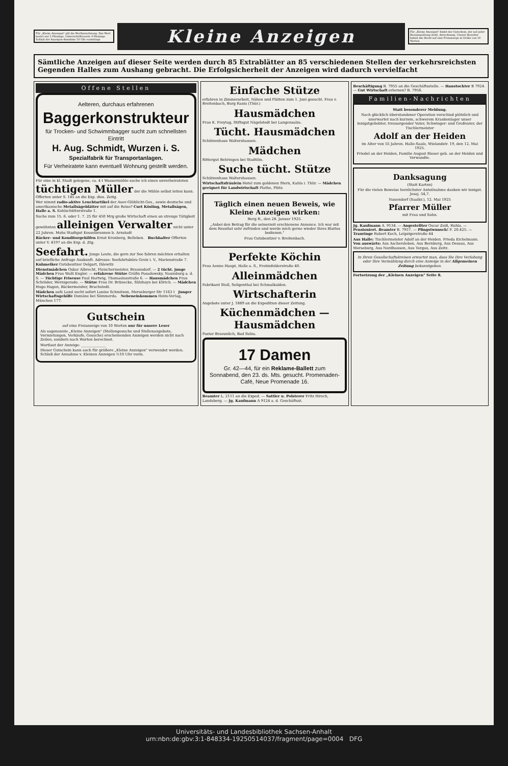Für „Kleine Anzeigen" gilt die Wortberechnung. Das Wort kostet nur 2 Pfennige, Ueberschriftsworte 4 Pfennige. Schluß der Anzeigen-Annahme 10 Uhr vormittags
Kleine Anzeigen
Für „Kleine Anzeigen" findet der Gutschein, der auf jeder Bezugsquittung steht, Anrechnung. Unsere Bezieher haben das Recht auf eine Freianzeige in Größe von 10 Worten.
Sämtliche Anzeigen auf dieser Seite werden durch 85 Extrablätter an 85 verschiedenen Stellen der verkehrsreichsten Gegenden Halles zum Aushang gebracht. Die Erfolgsicherheit der Anzeigen wird dadurch vervielfacht
Offene Stellen
Aelteren, durchaus erfahrenen
Baggerkonstrukteur
für Trocken- und Schwimmbagger sucht zum schnellsten Eintritt
H. Aug. Schmidt, Wurzen i. S.
Spezialfabrik für Transportanlagen.
Für Verheiratete kann eventuell Wohnung gestellt werden.
Für eine in kl. Stadt gelegene, ca. 4 t Wassermühle suche ich einen unverheirateten tüchtigen Müller der die Mühle selbst leiten kann. Offerten unter S. 185 an die Exp. dies. Zeitg.
Wer nimmt radio-aktive Leuchtartikel der Auer-Glühlicht-Ges., sowie deutsche und amerikanische Metallsägeblätter mit auf die Reise? Curt Kösling, Metallsägen, Halle a. S. Kohlschütterstraße 1.
Suche zum 15. 6. oder 1. 7. 25 für 450 Mrg große Wirtschaft einen an strenge Tätigkeit gewöhnten alleinigen Verwalter nicht unter 22 Jahren. Mohs Stadtgut Kesselbrunnen b. Arnstadt
Bäcker- und Konditorgehilfen Ernst Kronberg, Belleben. Buchhalter Offerten unter V. 4197 an die Exp. d. Ztg.
Seefahrt. Junge Leute, die gern zur See fahren möchten erhalten auf briefliche Anfrage Auskunft. Adresse: Seefahrtsbüro Greiz i. V., Marienstraße 7. Kuhmelker Gutsbesitzer Delgart, Ihlewitz
Dienstmädchen Oskar Albrecht, Fleischermeister, Braunsdorf. — 2 tücht. junge Mädchen Frau Walli Engler. — erfahrene Stütze Gräfin Posadowsky, Naumburg a. d. S. — Tüchtige Friseuse Paul Hartwig, Thomasiusstraße 6. — Hausmädchen Frau Schröder, Wernigerode. — Stütze Frau Dr. Brünecke, Sülzhayn bei Ellrich. — Mädchen Hugo Hagen, Bäckermeister, Brachstedt.
Mädchen aufs Land sucht sofort Louise Schmitsun, Merseburger Str 1163 I Junger Wirtschaftsgehilfe Domäne bei Sömmerda. Nebeneinkommen Heim-Verlag, München 177.
Gutschein
auf eine Freianzeige von 10 Worten nur für unsere Leser
Als sogenannte „Kleine Anzeigen" (Stellengesuche und Stellenangebote, Vermietungen, Verkäufe, Gesuche) erscheinenden Anzeigen werden nicht nach Zeilen, sondern nach Worten berechnet.
Wortlaut der Anzeige: ______________
Dieser Gutschein kann auch für größere „Kleine Anzeigen" verwendet werden. Schluß der Annahme v. Kleinen Anzeigen ½10 Uhr vorm.
Einfache Stütze
erfahren in Zimmerarbeit, Nähen und Plätten zum 1. Juni gesucht. Frau v. Breitenbach, Burg Ranis (Thür.)
Hausmädchen
Frau K. Freytag, Stiftsgut Nägelstedt bei Langensalza.
Tücht. Hausmädchen
Schützenhaus Waltershausen.
Mädchen
Rittergut Behringen bei Stadtilm.
Suche tücht. Stütze
Schützenhaus Waltershausen.
Wirtschaftsfräulein Hotel zum goldenen Stern, Kahla i. Thür. — Mädchen geeignet für Landwirtschaft Plathe, Plötz.
Täglich einen neuen Beweis, wie Kleine Anzeigen wirken:
Burg R., den 28. Januar 1925.
„Anbei den Betrag für die seinerzeit erschienene Annonce. Ich war mit dem Resultat sehr zufrieden und werde mich gerne wieder Ihres Blattes bedienen."
Frau Gutsbesitzer v. Breitenbach.
Perfekte Köchin
Frau Aenne Haupt, Halle a. S., Freiimfelderstraße 40.
Alleinmädchen
Fabrikant Stoll, Seligenthal bei Schmalkalden.
Wirtschafterin
Angebote unter J. 1889 an die Expedition dieser Zeitung.
Küchenmädchen — Hausmädchen
Pastor Braeunlich, Bad Sulza.
17 Damen
Gr. 42—44, für ein Reklame-Ballett zum Sonnabend, den 23. ds. Mts. gesucht. Promenaden-Café, Neue Promenade 16.
Beamter L. 2111 an die Exped. — Sattler u. Polsterer Fritz Hirsch, Landsberg. — Jg. Kaufmann A 9124 a. d. Geschäftsst.
Beschäftigung B. 7955 an die Geschäftsstelle. — Haustochter B 7924. — Gut Wirtschaft erlernen? B. 7956.
Familien-Nachrichten
Statt besonderer Meldung.
Nach glücklich überstandener Operation verschied plötzlich und unerwartet nach kurzem, schwerem Krankenlager unser innigstgeliebter, treusorgender Vater, Schwieger- und Großvater, der Tischlermeister
Adolf an der Heiden
im Alter von 55 Jahren. Halle-Saale, Wielandstr. 19, den 12. Mai 1925.
Friedel an der Heiden, Familie August Rieser geb. an der Heiden und Verwandte.
Danksagung
(Statt Karten)
Für die vielen Beweise herzlichster Anteilnahme danken wir innigst. Jesaj. 54,7.
Nauendorf (Saalkr.), 12. Mai 1925
Pfarrer Müller
mit Frau und Sohn.
Jg. Kaufmann A. 9134. — Angestellter Oscar Zeiß, Ruhla. — Pensioniert. Beamter B. 7957. — Pfingstwunsch! F. 20.425. — Trauringe Robert Koch, Leipzigerstraße 44
Aus Halle: Tischlermeister Adolf an der Heiden. Frieda Eichelmann. Von auswärts: Aus Aschersleben, Aus Bernburg, Aus Dessau, Aus Merseburg, Aus Nordhausen, Aus Torgau, Aus Zeitz.
In Ihren Gesellschaftskreisen erwartet man, dass Sie Ihre Verlobung oder Ihre Vermählung durch eine Anzeige in der Allgemeinen Zeitung bekanntgeben.
Fortsetzung der „Kleinen Anzeigen" Seite 8.
Universitäts- und Landesbibliothek Sachsen-Anhalt
urn:nbn:de:gbv:3:1-848334-19250514037/fragment/page=0004 DFG